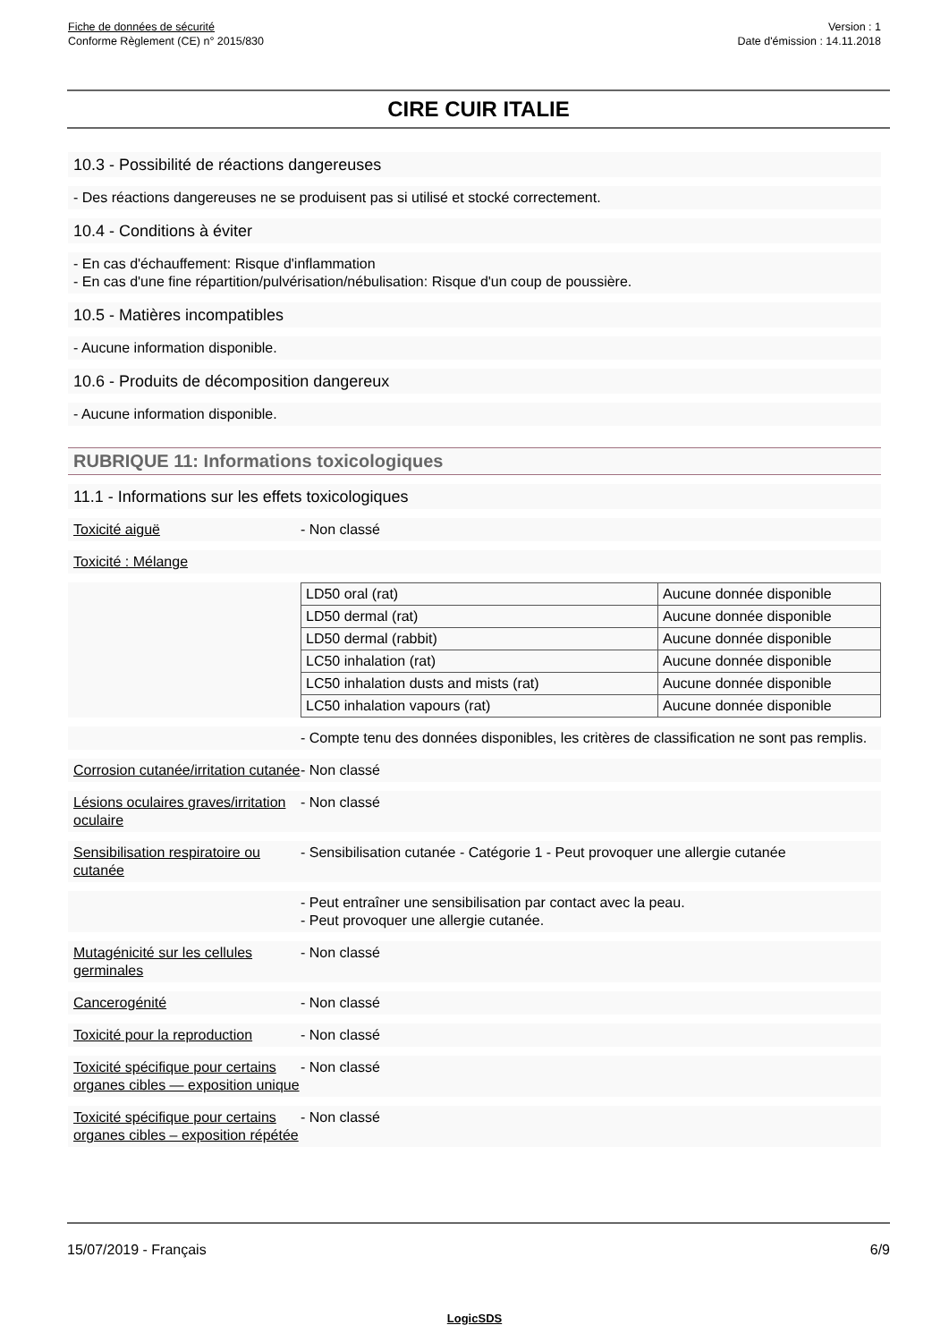Fiche de données de sécurité
Conforme Règlement (CE) n° 2015/830
Version : 1
Date d'émission : 14.11.2018
CIRE CUIR ITALIE
10.3 - Possibilité de réactions dangereuses
- Des réactions dangereuses ne se produisent pas si utilisé et stocké correctement.
10.4 - Conditions à éviter
- En cas d'échauffement: Risque d'inflammation
- En cas d'une fine répartition/pulvérisation/nébulisation: Risque d'un coup de poussière.
10.5 - Matières incompatibles
- Aucune information disponible.
10.6 - Produits de décomposition dangereux
- Aucune information disponible.
RUBRIQUE 11: Informations toxicologiques
11.1 - Informations sur les effets toxicologiques
Toxicité aiguë - Non classé
Toxicité : Mélange
| LD50 oral (rat) | Aucune donnée disponible |
| LD50 dermal (rat) | Aucune donnée disponible |
| LD50 dermal (rabbit) | Aucune donnée disponible |
| LC50 inhalation (rat) | Aucune donnée disponible |
| LC50 inhalation dusts and mists (rat) | Aucune donnée disponible |
| LC50 inhalation vapours (rat) | Aucune donnée disponible |
- Compte tenu des données disponibles, les critères de classification ne sont pas remplis.
Corrosion cutanée/irritation cutanée
- Non classé
Lésions oculaires graves/irritation oculaire
- Non classé
Sensibilisation respiratoire ou cutanée
- Sensibilisation cutanée - Catégorie 1 - Peut provoquer une allergie cutanée
- Peut entraîner une sensibilisation par contact avec la peau.
- Peut provoquer une allergie cutanée.
Mutagénicité sur les cellules germinales
- Non classé
Cancerogénité - Non classé
Toxicité pour la reproduction
- Non classé
Toxicité spécifique pour certains organes cibles — exposition unique
- Non classé
Toxicité spécifique pour certains organes cibles – exposition répétée
- Non classé
15/07/2019 - Français 6/9
LogicSDS